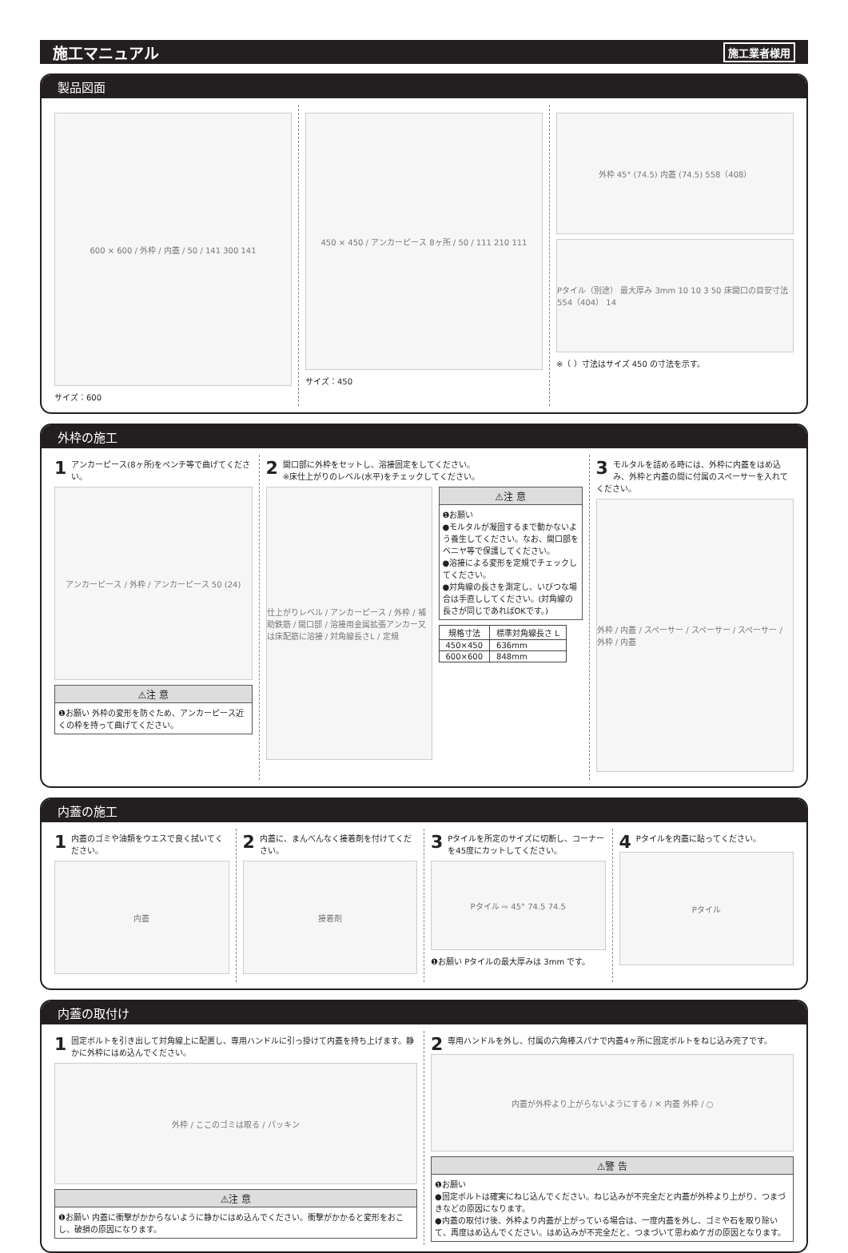施工マニュアル
施工業者様用
製品図面
600 × 600 / 外枠 / 内蓋 / 50 / 141 300 141
サイズ：600
450 × 450 / アンカーピース 8ヶ所 / 50 / 111 210 111
サイズ：450
外枠 45° (74.5) 内蓋 (74.5) 558（408）
Pタイル（別途） 最大厚み 3mm 10 10 3 50 床開口の目安寸法 554（404） 14
※（ ）寸法はサイズ 450 の寸法を示す。
外枠の施工
1 アンカーピース(8ヶ所)をペンチ等で曲げてください。
アンカーピース / 外枠 / アンカーピース 50 (24)
⚠注 意
❶お願い 外枠の変形を防ぐため、アンカーピース近くの枠を持って曲げてください。
2 開口部に外枠をセットし、溶接固定をしてください。
※床仕上がりのレベル(水平)をチェックしてください。
仕上がりレベル / アンカーピース / 外枠 / 補助鉄筋 / 開口部 / 溶接用金属拡張アンカー又は床配筋に溶接 / 対角線長さL / 定規
⚠注 意
❶お願い
●モルタルが凝固するまで動かないよう養生してください。なお、開口部をベニヤ等で保護してください。
●溶接による変形を定規でチェックしてください。
●対角線の長さを測定し、いびつな場合は手直ししてください。(対角線の長さが同じであればOKです。)
| 規格寸法 | 標準対角線長さ L |
| --- | --- |
| 450×450 | 636mm |
| 600×600 | 848mm |
3 モルタルを詰める時には、外枠に内蓋をはめ込み、外枠と内蓋の間に付属のスペーサーを入れてください。
外枠 / 内蓋 / スペーサー / スペーサー / スペーサー / 外枠 / 内蓋
内蓋の施工
1 内蓋のゴミや油類をウエスで良く拭いてください。
内蓋
2 内蓋に、まんべんなく接着剤を付けてください。
接着剤
3 Pタイルを所定のサイズに切断し、コーナーを45度にカットしてください。
Pタイル ⇨ 45° 74.5 74.5
❶お願い Pタイルの最大厚みは 3mm です。
4 Pタイルを内蓋に貼ってください。
Pタイル
内蓋の取付け
1 固定ボルトを引き出して対角線上に配置し、専用ハンドルに引っ掛けて内蓋を持ち上げます。静かに外枠にはめ込んでください。
外枠 / ここのゴミは取る / パッキン
⚠注 意
❶お願い 内蓋に衝撃がかからないように静かにはめ込んでください。衝撃がかかると変形をおこし、破損の原因になります。
2 専用ハンドルを外し、付属の六角棒スパナで内蓋4ヶ所に固定ボルトをねじ込み完了です。
内蓋が外枠より上がらないようにする / ✕ 内蓋 外枠 / ○
⚠警 告
❶お願い
●固定ボルトは確実にねじ込んでください。ねじ込みが不完全だと内蓋が外枠より上がり、つまづきなどの原因になります。
●内蓋の取付け後、外枠より内蓋が上がっている場合は、一度内蓋を外し、ゴミや石を取り除いて、再度はめ込んでください。はめ込みが不完全だと、つまづいて思わぬケガの原因となります。